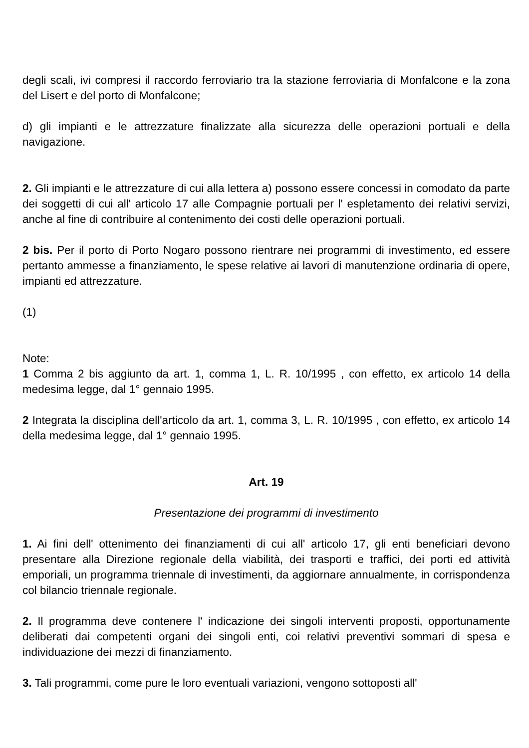degli scali, ivi compresi il raccordo ferroviario tra la stazione ferroviaria di Monfalcone e la zona del Lisert e del porto di Monfalcone;
d) gli impianti e le attrezzature finalizzate alla sicurezza delle operazioni portuali e della navigazione.
2. Gli impianti e le attrezzature di cui alla lettera a) possono essere concessi in comodato da parte dei soggetti di cui all' articolo 17 alle Compagnie portuali per l' espletamento dei relativi servizi, anche al fine di contribuire al contenimento dei costi delle operazioni portuali.
2 bis. Per il porto di Porto Nogaro possono rientrare nei programmi di investimento, ed essere pertanto ammesse a finanziamento, le spese relative ai lavori di manutenzione ordinaria di opere, impianti ed attrezzature.
(1)
Note:
1 Comma 2 bis aggiunto da art. 1, comma 1, L. R. 10/1995 , con effetto, ex articolo 14 della medesima legge, dal 1° gennaio 1995.
2 Integrata la disciplina dell'articolo da art. 1, comma 3, L. R. 10/1995 , con effetto, ex articolo 14 della medesima legge, dal 1° gennaio 1995.
Art. 19
Presentazione dei programmi di investimento
1. Ai fini dell' ottenimento dei finanziamenti di cui all' articolo 17, gli enti beneficiari devono presentare alla Direzione regionale della viabilità, dei trasporti e traffici, dei porti ed attività emporiali, un programma triennale di investimenti, da aggiornare annualmente, in corrispondenza col bilancio triennale regionale.
2. Il programma deve contenere l' indicazione dei singoli interventi proposti, opportunamente deliberati dai competenti organi dei singoli enti, coi relativi preventivi sommari di spesa e individuazione dei mezzi di finanziamento.
3. Tali programmi, come pure le loro eventuali variazioni, vengono sottoposti all'